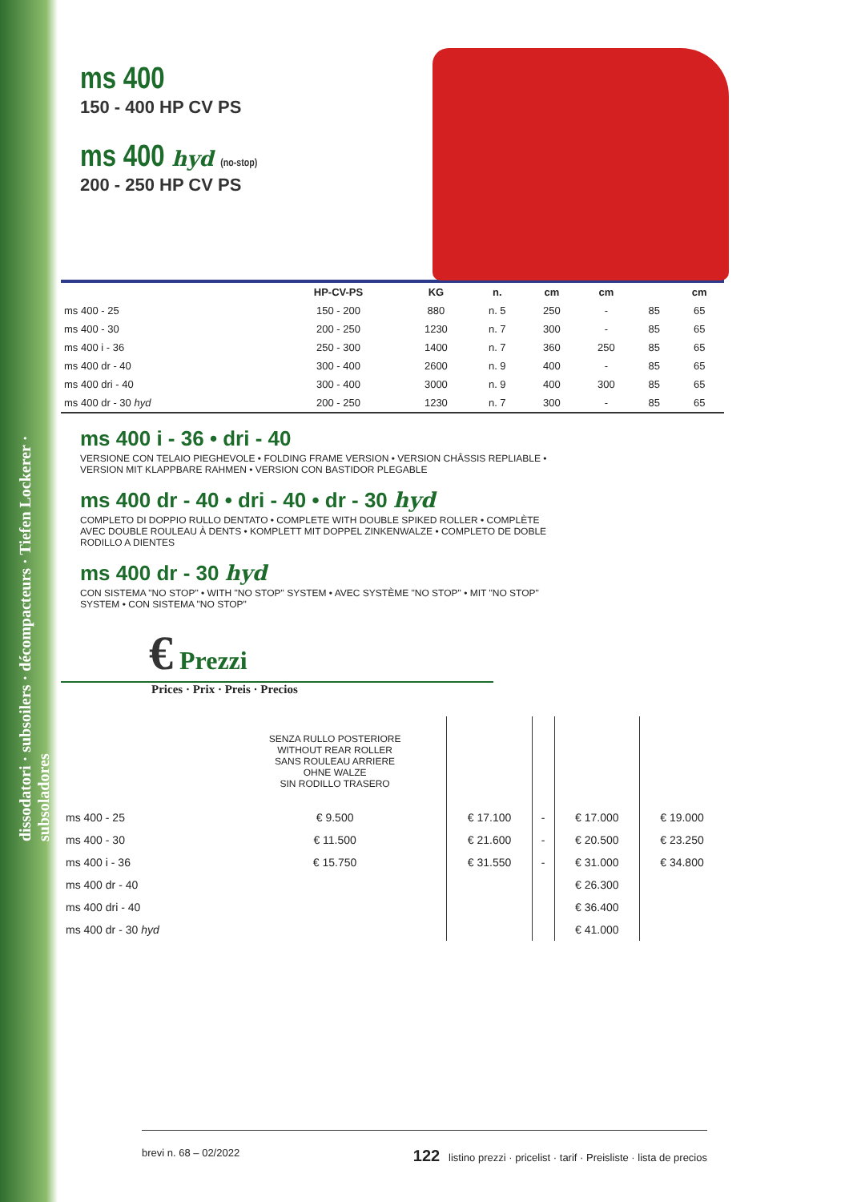dissodatori · subsoilers · décompacteurs · Tiefen Lockerer · subsoladores
ms 400
150 - 400 HP CV PS
ms 400 hyd (no-stop)
200 - 250 HP CV PS
| | HP-CV-PS | KG | n. | cm | cm | | cm |
| --- | --- | --- | --- | --- | --- | --- | --- |
| ms 400 - 25 | 150 - 200 | 880 | n. 5 | 250 | - | 85 | 65 |
| ms 400 - 30 | 200 - 250 | 1230 | n. 7 | 300 | - | 85 | 65 |
| ms 400 i - 36 | 250 - 300 | 1400 | n. 7 | 360 | 250 | 85 | 65 |
| ms 400 dr - 40 | 300 - 400 | 2600 | n. 9 | 400 | - | 85 | 65 |
| ms 400 dri - 40 | 300 - 400 | 3000 | n. 9 | 400 | 300 | 85 | 65 |
| ms 400 dr - 30 hyd | 200 - 250 | 1230 | n. 7 | 300 | - | 85 | 65 |
ms 400 i - 36 • dri - 40
VERSIONE CON TELAIO PIEGHEVOLE • FOLDING FRAME VERSION • VERSION CHÂSSIS REPLIABLE • VERSION MIT KLAPPBARE RAHMEN • VERSION CON BASTIDOR PLEGABLE
ms 400 dr - 40 • dri - 40 • dr - 30 hyd
COMPLETO DI DOPPIO RULLO DENTATO • COMPLETE WITH DOUBLE SPIKED ROLLER • COMPLÈTE AVEC DOUBLE ROULEAU À DENTS • KOMPLETT MIT DOPPEL ZINKENWALZE • COMPLETO DE DOBLE RODILLO A DIENTES
ms 400 dr - 30 hyd
CON SISTEMA "NO STOP" • WITH "NO STOP" SYSTEM • AVEC SYSTÈME "NO STOP" • MIT "NO STOP" SYSTEM • CON SISTEMA "NO STOP"
€ Prezzi
Prices · Prix · Preis · Precios
| | SENZA RULLO POSTERIORE WITHOUT REAR ROLLER SANS ROULEAU ARRIERE OHNE WALZE SIN RODILLO TRASERO | | | | |
| ms 400 - 25 | € 9.500 | € 17.100 | - | € 17.000 | € 19.000 |
| ms 400 - 30 | € 11.500 | € 21.600 | - | € 20.500 | € 23.250 |
| ms 400 i - 36 | € 15.750 | € 31.550 | - | € 31.000 | € 34.800 |
| ms 400 dr - 40 | | | | € 26.300 | |
| ms 400 dri - 40 | | | | € 36.400 | |
| ms 400 dr - 30 hyd | | | | € 41.000 | |
brevi n. 68 – 02/2022 122 listino prezzi · pricelist · tarif · Preisliste · lista de precios